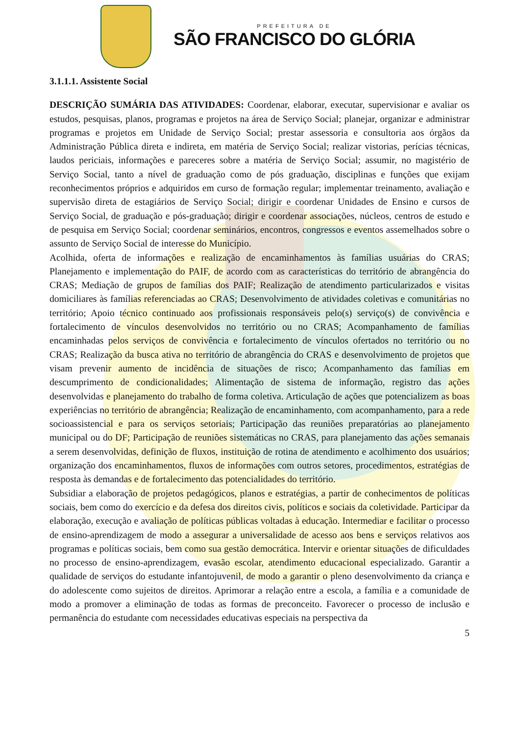PREFEITURA DE
SÃO FRANCISCO DO GLÓRIA
3.1.1.1. Assistente Social
DESCRIÇÃO SUMÁRIA DAS ATIVIDADES: Coordenar, elaborar, executar, supervisionar e avaliar os estudos, pesquisas, planos, programas e projetos na área de Serviço Social; planejar, organizar e administrar programas e projetos em Unidade de Serviço Social; prestar assessoria e consultoria aos órgãos da Administração Pública direta e indireta, em matéria de Serviço Social; realizar vistorias, perícias técnicas, laudos periciais, informações e pareceres sobre a matéria de Serviço Social; assumir, no magistério de Serviço Social, tanto a nível de graduação como de pós graduação, disciplinas e funções que exijam reconhecimentos próprios e adquiridos em curso de formação regular; implementar treinamento, avaliação e supervisão direta de estagiários de Serviço Social; dirigir e coordenar Unidades de Ensino e cursos de Serviço Social, de graduação e pós-graduação; dirigir e coordenar associações, núcleos, centros de estudo e de pesquisa em Serviço Social; coordenar seminários, encontros, congressos e eventos assemelhados sobre o assunto de Serviço Social de interesse do Município.
Acolhida, oferta de informações e realização de encaminhamentos às famílias usuárias do CRAS; Planejamento e implementação do PAIF, de acordo com as características do território de abrangência do CRAS; Mediação de grupos de famílias dos PAIF; Realização de atendimento particularizados e visitas domiciliares às famílias referenciadas ao CRAS; Desenvolvimento de atividades coletivas e comunitárias no território; Apoio técnico continuado aos profissionais responsáveis pelo(s) serviço(s) de convivência e fortalecimento de vínculos desenvolvidos no território ou no CRAS; Acompanhamento de famílias encaminhadas pelos serviços de convivência e fortalecimento de vínculos ofertados no território ou no CRAS; Realização da busca ativa no território de abrangência do CRAS e desenvolvimento de projetos que visam prevenir aumento de incidência de situações de risco; Acompanhamento das famílias em descumprimento de condicionalidades; Alimentação de sistema de informação, registro das ações desenvolvidas e planejamento do trabalho de forma coletiva. Articulação de ações que potencializem as boas experiências no território de abrangência; Realização de encaminhamento, com acompanhamento, para a rede socioassistencial e para os serviços setoriais; Participação das reuniões preparatórias ao planejamento municipal ou do DF; Participação de reuniões sistemáticas no CRAS, para planejamento das ações semanais a serem desenvolvidas, definição de fluxos, instituição de rotina de atendimento e acolhimento dos usuários; organização dos encaminhamentos, fluxos de informações com outros setores, procedimentos, estratégias de resposta às demandas e de fortalecimento das potencialidades do território.
Subsidiar a elaboração de projetos pedagógicos, planos e estratégias, a partir de conhecimentos de políticas sociais, bem como do exercício e da defesa dos direitos civis, políticos e sociais da coletividade. Participar da elaboração, execução e avaliação de políticas públicas voltadas à educação. Intermediar e facilitar o processo de ensino-aprendizagem de modo a assegurar a universalidade de acesso aos bens e serviços relativos aos programas e políticas sociais, bem como sua gestão democrática. Intervir e orientar situações de dificuldades no processo de ensino-aprendizagem, evasão escolar, atendimento educacional especializado. Garantir a qualidade de serviços do estudante infantojuvenil, de modo a garantir o pleno desenvolvimento da criança e do adolescente como sujeitos de direitos. Aprimorar a relação entre a escola, a família e a comunidade de modo a promover a eliminação de todas as formas de preconceito. Favorecer o processo de inclusão e permanência do estudante com necessidades educativas especiais na perspectiva da
5